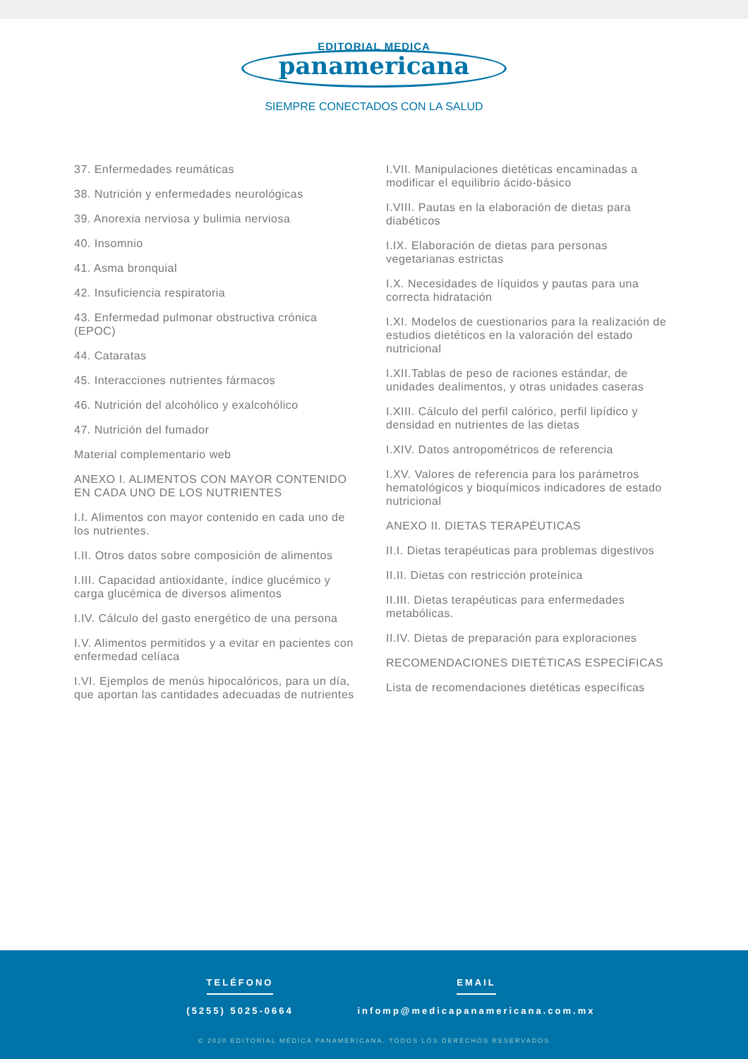EDITORIAL MEDICA
panamericana
SIEMPRE CONECTADOS CON LA SALUD
37. Enfermedades reumáticas
38. Nutrición y enfermedades neurológicas
39. Anorexia nerviosa y bulimia nerviosa
40. Insomnio
41. Asma bronquial
42. Insuficiencia respiratoria
43. Enfermedad pulmonar obstructiva crónica (EPOC)
44. Cataratas
45. Interacciones nutrientes fármacos
46. Nutrición del alcohólico y exalcohólico
47. Nutrición del fumador
Material complementario web
ANEXO I. ALIMENTOS CON MAYOR CONTENIDO EN CADA UNO DE LOS NUTRIENTES
I.I. Alimentos con mayor contenido en cada uno de los nutrientes.
I.II. Otros datos sobre composición de alimentos
I.III. Capacidad antioxidante, índice glucémico y carga glucémica de diversos alimentos
I.IV. Cálculo del gasto energético de una persona
I.V. Alimentos permitidos y a evitar en pacientes con enfermedad celíaca
I.VI. Ejemplos de menús hipocalóricos, para un día, que aportan las cantidades adecuadas de nutrientes
I.VII. Manipulaciones dietéticas encaminadas a modificar el equilibrio ácido-básico
I.VIII. Pautas en la elaboración de dietas para diabéticos
I.IX. Elaboración de dietas para personas vegetarianas estrictas
I.X. Necesidades de líquidos y pautas para una correcta hidratación
I.XI. Modelos de cuestionarios para la realización de estudios dietéticos en la valoración del estado nutricional
I.XII.Tablas de peso de raciones estándar, de unidades dealimentos, y otras unidades caseras
I.XIII. Cálculo del perfil calórico, perfil lipídico y densidad en nutrientes de las dietas
I.XIV. Datos antropométricos de referencia
I.XV. Valores de referencia para los parámetros hematológicos y bioquímicos indicadores de estado nutricional
ANEXO II. DIETAS TERAPÉUTICAS
II.I. Dietas terapéuticas para problemas digestivos
II.II. Dietas con restricción proteínica
II.III. Dietas terapéuticas para enfermedades metabólicas.
II.IV. Dietas de preparación para exploraciones
RECOMENDACIONES DIETÉTICAS ESPECÍFICAS
Lista de recomendaciones dietéticas específicas
TELÉFONO
(5255) 5025-0664
EMAIL
infomp@medicapanamericana.com.mx
© 2020 EDITORIAL MÉDICA PANAMERICANA. TODOS LOS DERECHOS RESERVADOS